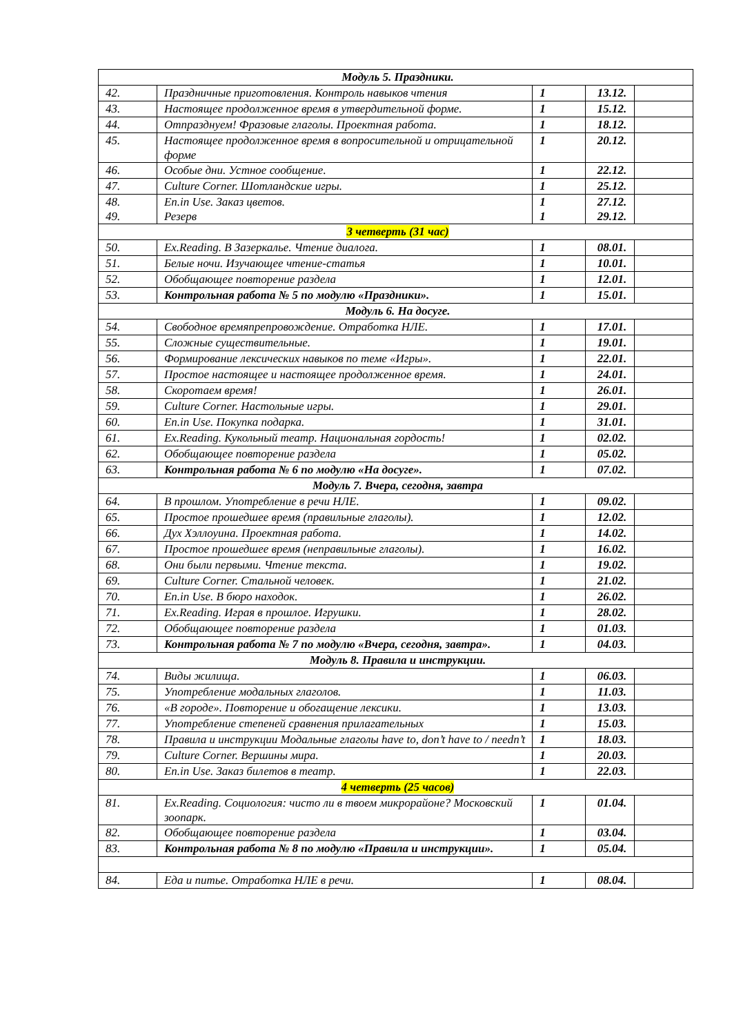| Модуль 5. Праздники. | | | | |
| 42. | Праздничные приготовления. Контроль навыков чтения | 1 | 13.12. | |
| 43. | Настоящее продолженное время в утвердительной форме. | 1 | 15.12. | |
| 44. | Отпразднуем! Фразовые глаголы. Проектная работа. | 1 | 18.12. | |
| 45. | Настоящее продолженное время в вопросительной и отрицательной форме | 1 | 20.12. | |
| 46. | Особые дни. Устное сообщение. | 1 | 22.12. | |
| 47. | Culture Corner. Шотландские игры. | 1 | 25.12. | |
| 48. 49. | En.in Use. Заказ цветов. Резерв | 1 1 | 27.12. 29.12. | |
| 3 четверть (31 час) | | | | |
| 50. | Ex.Reading. В Зазеркалье. Чтение диалога. | 1 | 08.01. | |
| 51. | Белые ночи. Изучающее чтение-статья | 1 | 10.01. | |
| 52. | Обобщающее повторение раздела | 1 | 12.01. | |
| 53. | Контрольная работа № 5 по модулю «Праздники». | 1 | 15.01. | |
| Модуль 6. На досуге. | | | | |
| 54. | Свободное времяпрепровождение. Отработка НЛЕ. | 1 | 17.01. | |
| 55. | Сложные существительные. | 1 | 19.01. | |
| 56. | Формирование лексических навыков по теме «Игры». | 1 | 22.01. | |
| 57. | Простое настоящее и настоящее продолженное время. | 1 | 24.01. | |
| 58. | Скоротаем время! | 1 | 26.01. | |
| 59. | Culture Corner. Настольные игры. | 1 | 29.01. | |
| 60. | En.in Use. Покупка подарка. | 1 | 31.01. | |
| 61. | Ex.Reading. Кукольный театр. Национальная гордость! | 1 | 02.02. | |
| 62. | Обобщающее повторение раздела | 1 | 05.02. | |
| 63. | Контрольная работа № 6 по модулю «На досуге». | 1 | 07.02. | |
| Модуль 7. Вчера, сегодня, завтра | | | | |
| 64. | В прошлом. Употребление в речи НЛЕ. | 1 | 09.02. | |
| 65. | Простое прошедшее время (правильные глаголы). | 1 | 12.02. | |
| 66. | Дух Хэллоуина. Проектная работа. | 1 | 14.02. | |
| 67. | Простое прошедшее время (неправильные глаголы). | 1 | 16.02. | |
| 68. | Они были первыми. Чтение текста. | 1 | 19.02. | |
| 69. | Culture Corner. Стальной человек. | 1 | 21.02. | |
| 70. | En.in Use. В бюро находок. | 1 | 26.02. | |
| 71. | Ex.Reading. Играя в прошлое. Игрушки. | 1 | 28.02. | |
| 72. | Обобщающее повторение раздела | 1 | 01.03. | |
| 73. | Контрольная работа № 7 по модулю «Вчера, сегодня, завтра». | 1 | 04.03. | |
| Модуль 8. Правила и инструкции. | | | | |
| 74. | Виды жилища. | 1 | 06.03. | |
| 75. | Употребление модальных глаголов. | 1 | 11.03. | |
| 76. | «В городе». Повторение и обогащение лексики. | 1 | 13.03. | |
| 77. | Употребление степеней сравнения прилагательных | 1 | 15.03. | |
| 78. | Правила и инструкции Модальные глаголы have to, don’t have to / needn’t | 1 | 18.03. | |
| 79. | Culture Corner. Вершины мира. | 1 | 20.03. | |
| 80. | En.in Use. Заказ билетов в театр. | 1 | 22.03. | |
| 4 четверть (25 часов) | | | | |
| 81. | Ex.Reading. Социология: чисто ли в твоем микрорайоне? Московский зоопарк. | 1 | 01.04. | |
| 82. | Обобщающее повторение раздела | 1 | 03.04. | |
| 83. | Контрольная работа № 8 по модулю «Правила и инструкции». | 1 | 05.04. | |
| 84. | Еда и питье. Отработка НЛЕ в речи. | 1 | 08.04. | |